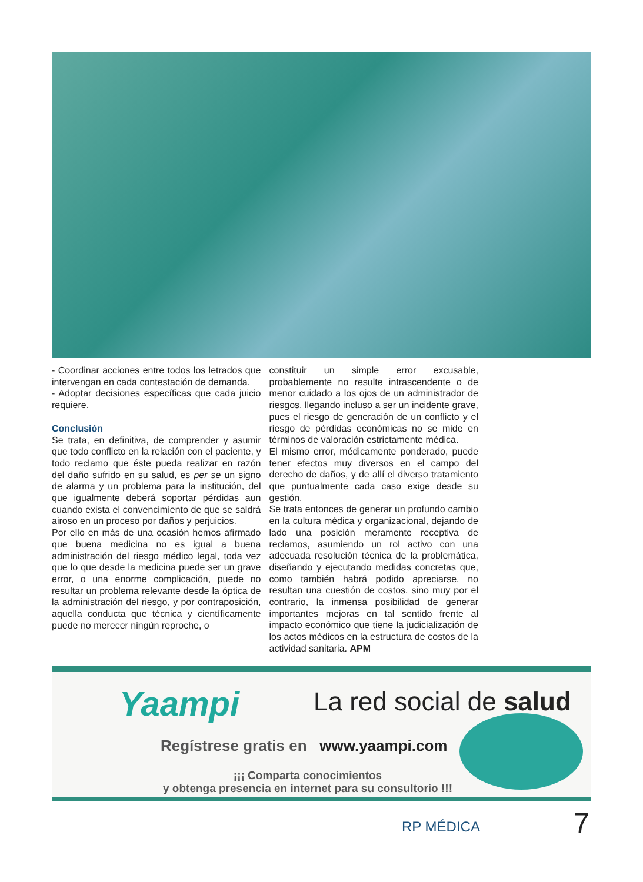- Coordinar acciones entre todos los letrados que intervengan en cada contestación de demanda.
- Adoptar decisiones específicas que cada juicio requiere.
Conclusión
Se trata, en definitiva, de comprender y asumir que todo conflicto en la relación con el paciente, y todo reclamo que éste pueda realizar en razón del daño sufrido en su salud, es per se un signo de alarma y un problema para la institución, del que igualmente deberá soportar pérdidas aun cuando exista el convencimiento de que se saldrá airoso en un proceso por daños y perjuicios.
Por ello en más de una ocasión hemos afirmado que buena medicina no es igual a buena administración del riesgo médico legal, toda vez que lo que desde la medicina puede ser un grave error, o una enorme complicación, puede no resultar un problema relevante desde la óptica de la administración del riesgo, y por contraposición, aquella conducta que técnica y científicamente puede no merecer ningún reproche, o
constituir un simple error excusable, probablemente no resulte intrascendente o de menor cuidado a los ojos de un administrador de riesgos, llegando incluso a ser un incidente grave, pues el riesgo de generación de un conflicto y el riesgo de pérdidas económicas no se mide en términos de valoración estrictamente médica.
El mismo error, médicamente ponderado, puede tener efectos muy diversos en el campo del derecho de daños, y de allí el diverso tratamiento que puntualmente cada caso exige desde su gestión.
Se trata entonces de generar un profundo cambio en la cultura médica y organizacional, dejando de lado una posición meramente receptiva de reclamos, asumiendo un rol activo con una adecuada resolución técnica de la problemática, diseñando y ejecutando medidas concretas que, como también habrá podido apreciarse, no resultan una cuestión de costos, sino muy por el contrario, la inmensa posibilidad de generar importantes mejoras en tal sentido frente al impacto económico que tiene la judicialización de los actos médicos en la estructura de costos de la actividad sanitaria. APM
Yaampi La red social de salud
Regístrese gratis en www.yaampi.com
¡¡¡ Comparta conocimientos
y obtenga presencia en internet para su consultorio !!!
RP MÉDICA 7